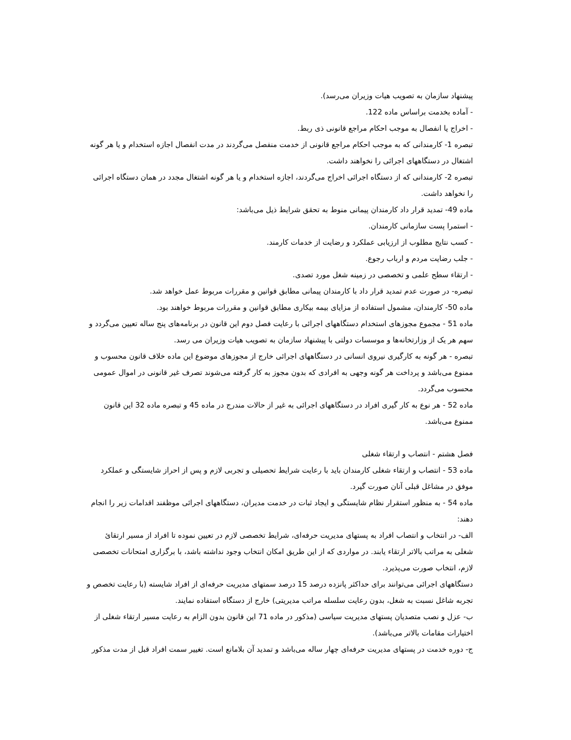پیشنهاد سازمان به تصویب هیات وزیران می‌رسد).
- آماده بخدمت براساس ماده 122.
- اخراج یا انفصال به موجب احکام مراجع قانونی ذی ربط.
تبصره 1- کارمندانی که به موجب احکام مراجع قانونی از خدمت منفصل می‌گردند در مدت انفصال اجازه استخدام و یا هر گونه اشتغال در دستگاههای اجرائی را نخواهند داشت.
تبصره 2- کارمندانی که از دستگاه اجرائی اخراج می‌گردند، اجازه استخدام و یا هر گونه اشتغال مجدد در همان دستگاه اجرائی را نخواهد داشت.
ماده 49- تمدید قرار داد کارمندان پیمانی منوط به تحقق شرایط ذیل می‌باشد:
- استمرا پست سازمانی کارمندان.
- کسب نتایج مطلوب از ارزیابی عملکرد و رضایت از خدمات کارمند.
- جلب رضایت مردم و ارباب رجوع.
- ارتقاء سطح علمی و تخصصی در زمینه شغل مورد تصدی.
تبصره- در صورت عدم تمدید قرار داد با کارمندان پیمانی مطابق قوانین و مقررات مربوط عمل خواهد شد.
ماده 50- کارمندان، مشمول استفاده از مزایای بیمه بیکاری مطابق قوانین و مقررات مربوط خواهند بود.
ماده 51 - مجموع مجوزهای استخدام دستگاههای اجرائی با رعایت فصل دوم این قانون در برنامه‌های پنج ساله تعیین می‌گردد و سهم هر یک از وزارتخانه‌ها و موسسات دولتی با پیشنهاد سازمان به تصویب هیات وزیران می رسد.
تبصره - هر گونه به کارگیری نیروی انسانی در دستگاههای اجرائی خارج از مجوزهای موضوع این ماده خلاف قانون محسوب و ممنوع می‌باشد و پرداخت هر گونه وجهی به افرادی که بدون مجوز به کار گرفته می‌شوند تصرف غیر قانونی در اموال عمومی محسوب می‌گردد.
ماده 52 - هر نوع به کار گیری افراد در دستگاههای اجرائی به غیر از حالات مندرج در ماده 45 و تبصره ماده 32 این قانون ممنوع می‌باشد.
فصل هشتم - انتصاب و ارتقاء شغلی
ماده 53 - انتصاب و ارتقاء شغلی کارمندان باید با رعایت شرایط تحصیلی و تجربی لازم و پس از احراز شایستگی و عملکرد موفق در مشاغل قبلی آنان صورت گیرد.
ماده 54 - به منظور استقرار نظام شایستگی و ایجاد ثبات در خدمت مدیران، دستگاههای اجرائی موظفند اقدامات زیر را انجام دهند:
الف- در انتخاب و انتصاب افراد به پستهای مدیریت حرفه‌ای، شرایط تخصصی لازم در تعیین نموده تا افراد از مسیر ارتقائ شغلی به مراتب بالاتر ارتقاء یابند. در مواردی که از این طریق امکان انتخاب وجود نداشته باشد، با برگزاری امتحانات تخصصی لازم، انتخاب صورت می‌پذیرد.
دستگاههای اجرائی می‌توانند برای حداکثر پانزده درصد 15 درصد سمتهای مدیریت حرفه‌ای از افراد شایسته (با رعایت تخصص و تجربه شاغل نسبت به شغل، بدون رعایت سلسله مراتب مدیریتی) خارج از دستگاه استفاده نمایند.
ب- عزل و نصب متصدیان پستهای مدیریت سیاسی (مذکور در ماده 71 این قانون بدون الزام به رعایت مسیر ارتقاء شغلی از اختیارات مقامات بالاتر می‌باشد).
ج- دوره خدمت در پستهای مدیریت حرفه‌ای چهار ساله می‌باشد و تمدید آن بلامانع است. تغییر سمت افراد قبل از مدت مذکور